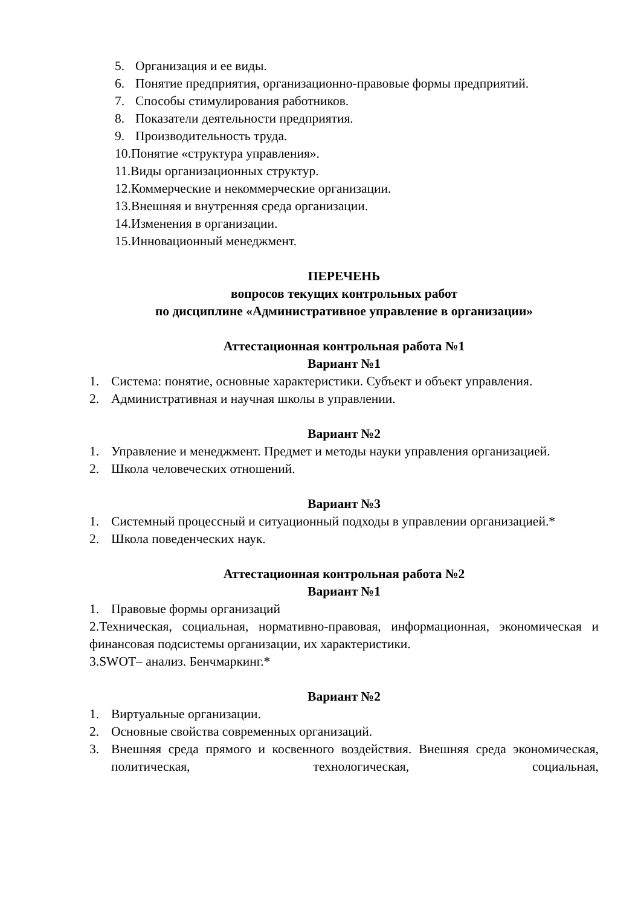5. Организация и ее виды.
6. Понятие предприятия, организационно-правовые формы предприятий.
7. Способы стимулирования работников.
8. Показатели деятельности предприятия.
9. Производительность труда.
10.Понятие «структура управления».
11.Виды организационных структур.
12.Коммерческие и некоммерческие организации.
13.Внешняя и внутренняя среда организации.
14.Изменения в организации.
15.Инновационный менеджмент.
ПЕРЕЧЕНЬ
вопросов текущих контрольных работ
по дисциплине «Административное управление в организации»
Аттестационная контрольная работа №1
Вариант №1
1. Система: понятие, основные характеристики. Субъект и объект управления.
2. Административная и научная школы в управлении.
Вариант №2
1. Управление и менеджмент. Предмет и методы науки управления организацией.
2. Школа человеческих отношений.
Вариант №3
1. Системный процессный и ситуационный подходы в управлении организацией.*
2. Школа поведенческих наук.
Аттестационная контрольная работа №2
Вариант №1
1. Правовые формы организаций
2.Техническая, социальная, нормативно-правовая, информационная, экономическая и финансовая подсистемы организации, их характеристики.
3.SWOT– анализ. Бенчмаркинг.*
Вариант №2
1. Виртуальные организации.
2. Основные свойства современных организаций.
3. Внешняя среда прямого и косвенного воздействия. Внешняя среда экономическая, политическая, технологическая, социальная,